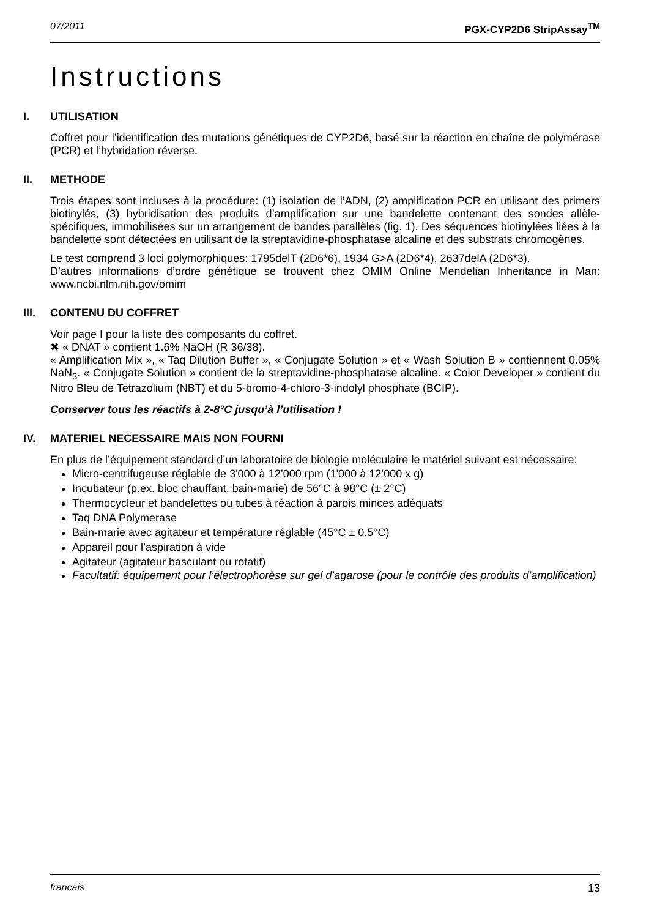07/2011 PGX-CYP2D6 StripAssay<sup>TM</sup>
Instructions
I. UTILISATION
Coffret pour l’identification des mutations génétiques de CYP2D6, basé sur la réaction en chaîne de polymérase (PCR) et l’hybridation réverse.
II. METHODE
Trois étapes sont incluses à la procédure: (1) isolation de l’ADN, (2) amplification PCR en utilisant des primers biotinylés, (3) hybridisation des produits d’amplification sur une bandelette contenant des sondes allèle-spécifiques, immobilisées sur un arrangement de bandes parallèles (fig. 1). Des séquences biotinylées liées à la bandelette sont détectées en utilisant de la streptavidine-phosphatase alcaline et des substrats chromogènes.
Le test comprend 3 loci polymorphiques: 1795delT (2D6*6), 1934 G>A (2D6*4), 2637delA (2D6*3).
D’autres informations d’ordre génétique se trouvent chez OMIM Online Mendelian Inheritance in Man: www.ncbi.nlm.nih.gov/omim
III. CONTENU DU COFFRET
Voir page I pour la liste des composants du coffret.
✖ « DNAT » contient 1.6% NaOH (R 36/38).
« Amplification Mix », « Taq Dilution Buffer », « Conjugate Solution » et « Wash Solution B » contiennent 0.05% NaN<sub>3</sub>. « Conjugate Solution » contient de la streptavidine-phosphatase alcaline. « Color Developer » contient du Nitro Bleu de Tetrazolium (NBT) et du 5-bromo-4-chloro-3-indolyl phosphate (BCIP).
Conserver tous les réactifs à 2-8°C jusqu’à l’utilisation !
IV. MATERIEL NECESSAIRE MAIS NON FOURNI
En plus de l’équipement standard d’un laboratoire de biologie moléculaire le matériel suivant est nécessaire:
Micro-centrifugeuse réglable de 3'000 à 12’000 rpm (1'000 à 12’000 x g)
Incubateur (p.ex. bloc chauffant, bain-marie) de 56°C à 98°C (± 2°C)
Thermocycleur et bandelettes ou tubes à réaction à parois minces adéquats
Taq DNA Polymerase
Bain-marie avec agitateur et température réglable (45°C ± 0.5°C)
Appareil pour l’aspiration à vide
Agitateur (agitateur basculant ou rotatif)
Facultatif: équipement pour l’électrophorèse sur gel d’agarose (pour le contrôle des produits d’amplification)
francais 13